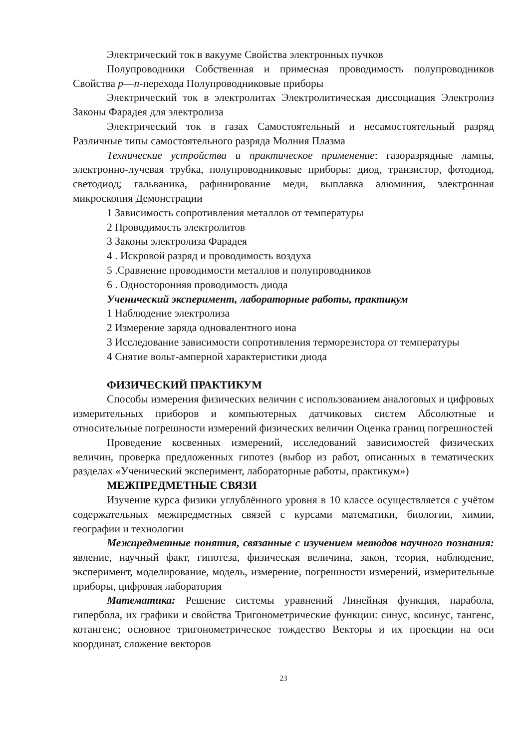Электрический ток в вакууме Свойства электронных пучков
Полупроводники Собственная и примесная проводимость полупроводников Свойства p—n-перехода Полупроводниковые приборы
Электрический ток в электролитах Электролитическая диссоциация Электролиз Законы Фарадея для электролиза
Электрический ток в газах Самостоятельный и несамостоятельный разряд Различные типы самостоятельного разряда Молния Плазма
Технические устройства и практическое применение: газоразрядные лампы, электронно-лучевая трубка, полупроводниковые приборы: диод, транзистор, фотодиод, светодиод; гальваника, рафинирование меди, выплавка алюминия, электронная микроскопия Демонстрации
1 Зависимость сопротивления металлов от температуры
2 Проводимость электролитов
3 Законы электролиза Фарадея
4 . Искровой разряд и проводимость воздуха
5 .Сравнение проводимости металлов и полупроводников
6 . Односторонняя проводимость диода
Ученический эксперимент, лабораторные работы, практикум
1 Наблюдение электролиза
2 Измерение заряда одновалентного иона
3 Исследование зависимости сопротивления терморезистора от температуры
4 Снятие вольт-амперной характеристики диода
ФИЗИЧЕСКИЙ ПРАКТИКУМ
Способы измерения физических величин с использованием аналоговых и цифровых измерительных приборов и компьютерных датчиковых систем Абсолютные и относительные погрешности измерений физических величин Оценка границ погрешностей
Проведение косвенных измерений, исследований зависимостей физических величин, проверка предложенных гипотез (выбор из работ, описанных в тематических разделах «Ученический эксперимент, лабораторные работы, практикум»)
МЕЖПРЕДМЕТНЫЕ СВЯЗИ
Изучение курса физики углублённого уровня в 10 классе осуществляется с учётом содержательных межпредметных связей с курсами математики, биологии, химии, географии и технологии
Межпредметные понятия, связанные с изучением методов научного познания: явление, научный факт, гипотеза, физическая величина, закон, теория, наблюдение, эксперимент, моделирование, модель, измерение, погрешности измерений, измерительные приборы, цифровая лаборатория
Математика: Решение системы уравнений Линейная функция, парабола, гипербола, их графики и свойства Тригонометрические функции: синус, косинус, тангенс, котангенс; основное тригонометрическое тождество Векторы и их проекции на оси координат, сложение векторов
23